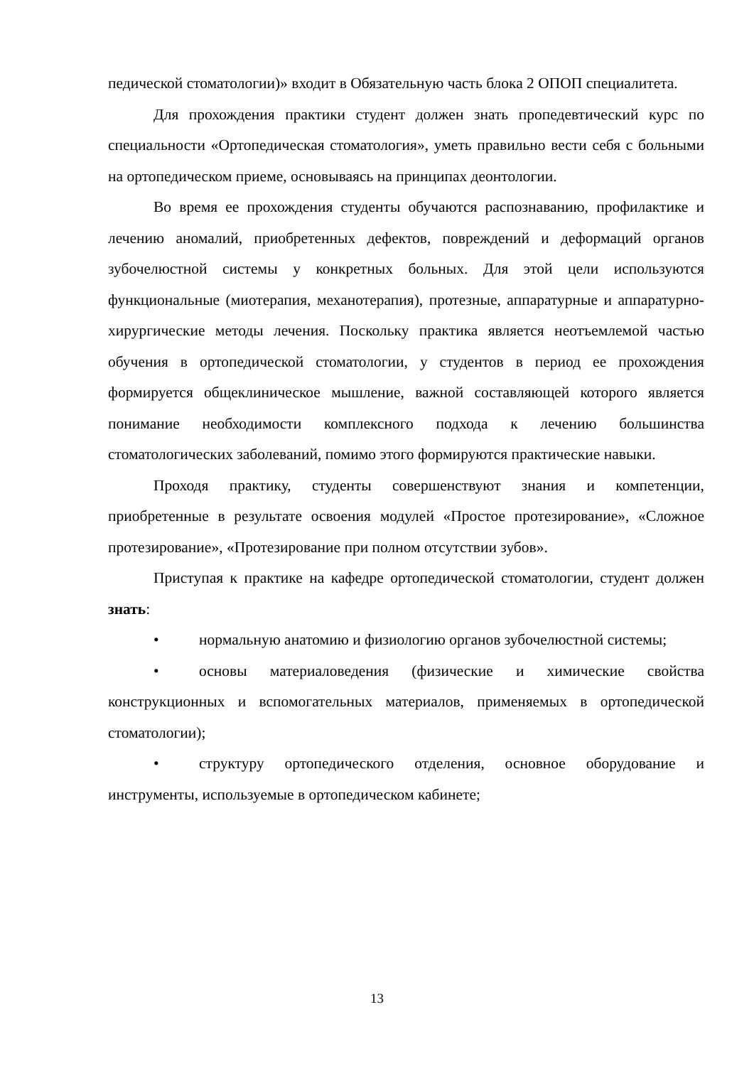педической стоматологии)» входит в Обязательную часть блока 2 ОПОП специалитета.
Для прохождения практики студент должен знать пропедевтический курс по специальности «Ортопедическая стоматология», уметь правильно вести себя с больными на ортопедическом приеме, основываясь на принципах деонтологии.
Во время ее прохождения студенты обучаются распознаванию, профилактике и лечению аномалий, приобретенных дефектов, повреждений и деформаций органов зубочелюстной системы у конкретных больных. Для этой цели используются функциональные (миотерапия, механотерапия), протезные, аппаратурные и аппаратурно-хирургические методы лечения. Поскольку практика является неотъемлемой частью обучения в ортопедической стоматологии, у студентов в период ее прохождения формируется общеклиническое мышление, важной составляющей которого является понимание необходимости комплексного подхода к лечению большинства стоматологических заболеваний, помимо этого формируются практические навыки.
Проходя практику, студенты совершенствуют знания и компетенции, приобретенные в результате освоения модулей «Простое протезирование», «Сложное протезирование», «Протезирование при полном отсутствии зубов».
Приступая к практике на кафедре ортопедической стоматологии, студент должен знать:
• нормальную анатомию и физиологию органов зубочелюстной системы;
• основы материаловедения (физические и химические свойства конструкционных и вспомогательных материалов, применяемых в ортопедической стоматологии);
• структуру ортопедического отделения, основное оборудование и инструменты, используемые в ортопедическом кабинете;
13